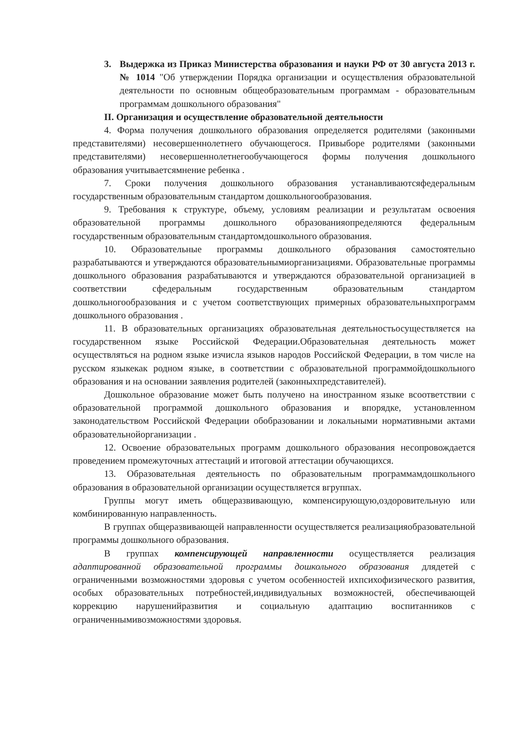3. Выдержка из Приказ Министерства образования и науки РФ от 30 августа 2013 г. № 1014 "Об утверждении Порядка организации и осуществления образовательной деятельности по основным общеобразовательным программам - образовательным программам дошкольного образования"
II. Организация и осуществление образовательной деятельности
4. Форма получения дошкольного образования определяется родителями (законными представителями) несовершеннолетнего обучающегося. Привыборе родителями (законными представителями) несовершеннолетнегообучающегося формы получения дошкольного образования учитываетсямнение ребенка .
7. Сроки получения дошкольного образования устанавливаютсяфедеральным государственным образовательным стандартом дошкольногообразования.
9. Требования к структуре, объему, условиям реализации и результатам освоения образовательной программы дошкольного образованияопределяются федеральным государственным образовательным стандартомдошкольного образования.
10. Образовательные программы дошкольного образования самостоятельно разрабатываются и утверждаются образовательнымиорганизациями. Образовательные программы дошкольного образования разрабатываются и утверждаются образовательной организацией в соответствии сфедеральным государственным образовательным стандартом дошкольногообразования и с учетом соответствующих примерных образовательныхпрограмм дошкольного образования .
11. В образовательных организациях образовательная деятельностьосуществляется на государственном языке Российской Федерации.Образовательная деятельность может осуществляться на родном языке изчисла языков народов Российской Федерации, в том числе на русском языкекак родном языке, в соответствии с образовательной программойдошкольного образования и на основании заявления родителей (законныхпредставителей).
Дошкольное образование может быть получено на иностранном языке всоответствии с образовательной программой дошкольного образования и впорядке, установленном законодательством Российской Федерации обобразовании и локальными нормативными актами образовательнойорганизации .
12. Освоение образовательных программ дошкольного образования несопровождается проведением промежуточных аттестаций и итоговой аттестации обучающихся.
13. Образовательная деятельность по образовательным программамдошкольного образования в образовательной организации осуществляется вгруппах.
Группы могут иметь общеразвивающую, компенсирующую,оздоровительную или комбинированную направленность.
В группах общеразвивающей направленности осуществляется реализацияобразовательной программы дошкольного образования.
В группах компенсирующей направленности осуществляется реализация адаптированной образовательной программы дошкольного образования длядетей с ограниченными возможностями здоровья с учетом особенностей ихпсихофизического развития, особых образовательных потребностей,индивидуальных возможностей, обеспечивающей коррекцию нарушенийразвития и социальную адаптацию воспитанников с ограниченнымивозможностями здоровья.